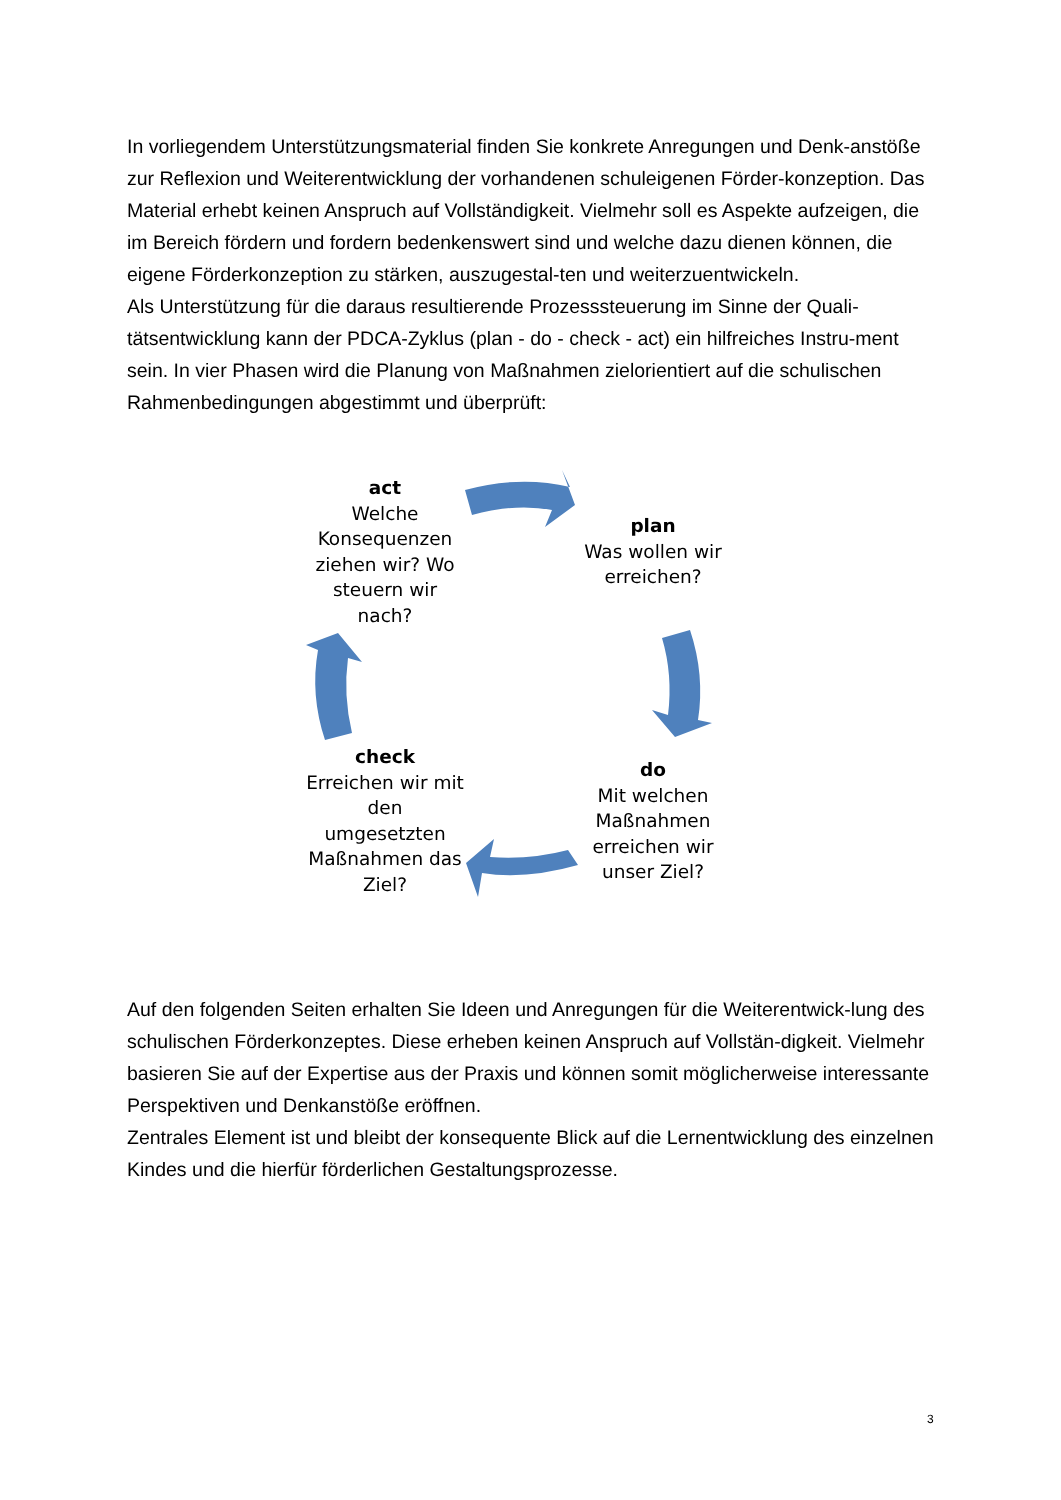In vorliegendem Unterstützungsmaterial finden Sie konkrete Anregungen und Denk-anstöße zur Reflexion und Weiterentwicklung der vorhandenen schuleigenen Förder-konzeption. Das Material erhebt keinen Anspruch auf Vollständigkeit. Vielmehr soll es Aspekte aufzeigen, die im Bereich fördern und fordern bedenkenswert sind und welche dazu dienen können, die eigene Förderkonzeption zu stärken, auszugestal-ten und weiterzuentwickeln.
Als Unterstützung für die daraus resultierende Prozesssteuerung im Sinne der Quali-tätsentwicklung kann der PDCA-Zyklus (plan - do - check - act) ein hilfreiches Instru-ment sein. In vier Phasen wird die Planung von Maßnahmen zielorientiert auf die schulischen Rahmenbedingungen abgestimmt und überprüft:
act
Welche Konsequenzen ziehen wir? Wo steuern wir nach?
plan
Was wollen wir erreichen?
do
Mit welchen Maßnahmen erreichen wir unser Ziel?
check
Erreichen wir mit den umgesetzten Maßnahmen das Ziel?
Auf den folgenden Seiten erhalten Sie Ideen und Anregungen für die Weiterentwick-lung des schulischen Förderkonzeptes. Diese erheben keinen Anspruch auf Vollstän-digkeit. Vielmehr basieren Sie auf der Expertise aus der Praxis und können somit möglicherweise interessante Perspektiven und Denkanstöße eröffnen.
Zentrales Element ist und bleibt der konsequente Blick auf die Lernentwicklung des einzelnen Kindes und die hierfür förderlichen Gestaltungsprozesse.
3